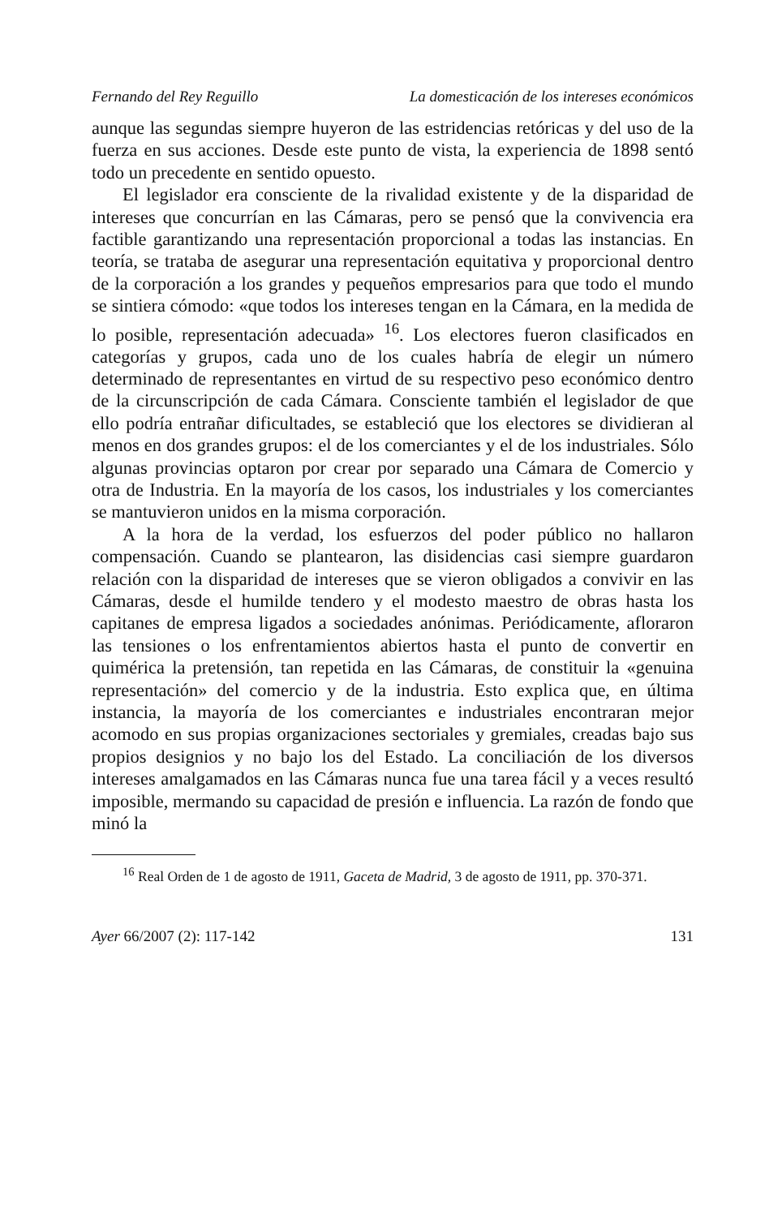Fernando del Rey Reguillo La domesticación de los intereses económicos
aunque las segundas siempre huyeron de las estridencias retóricas y del uso de la fuerza en sus acciones. Desde este punto de vista, la experiencia de 1898 sentó todo un precedente en sentido opuesto.
El legislador era consciente de la rivalidad existente y de la disparidad de intereses que concurrían en las Cámaras, pero se pensó que la convivencia era factible garantizando una representación proporcional a todas las instancias. En teoría, se trataba de asegurar una representación equitativa y proporcional dentro de la corporación a los grandes y pequeños empresarios para que todo el mundo se sintiera cómodo: «que todos los intereses tengan en la Cámara, en la medida de lo posible, representación adecuada» <sup>16</sup>. Los electores fueron clasificados en categorías y grupos, cada uno de los cuales habría de elegir un número determinado de representantes en virtud de su respectivo peso económico dentro de la circunscripción de cada Cámara. Consciente también el legislador de que ello podría entrañar dificultades, se estableció que los electores se dividieran al menos en dos grandes grupos: el de los comerciantes y el de los industriales. Sólo algunas provincias optaron por crear por separado una Cámara de Comercio y otra de Industria. En la mayoría de los casos, los industriales y los comerciantes se mantuvieron unidos en la misma corporación.
A la hora de la verdad, los esfuerzos del poder público no hallaron compensación. Cuando se plantearon, las disidencias casi siempre guardaron relación con la disparidad de intereses que se vieron obligados a convivir en las Cámaras, desde el humilde tendero y el modesto maestro de obras hasta los capitanes de empresa ligados a sociedades anónimas. Periódicamente, afloraron las tensiones o los enfrentamientos abiertos hasta el punto de convertir en quimérica la pretensión, tan repetida en las Cámaras, de constituir la «genuina representación» del comercio y de la industria. Esto explica que, en última instancia, la mayoría de los comerciantes e industriales encontraran mejor acomodo en sus propias organizaciones sectoriales y gremiales, creadas bajo sus propios designios y no bajo los del Estado. La conciliación de los diversos intereses amalgamados en las Cámaras nunca fue una tarea fácil y a veces resultó imposible, mermando su capacidad de presión e influencia. La razón de fondo que minó la
<sup>16</sup> Real Orden de 1 de agosto de 1911, Gaceta de Madrid, 3 de agosto de 1911, pp. 370-371.
Ayer 66/2007 (2): 117-142 131